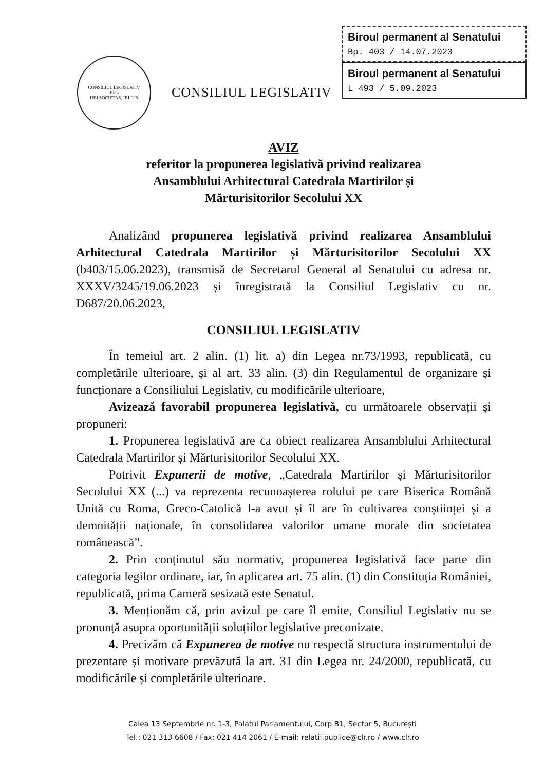Biroul permanent al Senatului
Bp. 403 / 14.07.2023
Biroul permanent al Senatului
L 493 / 5.09.2023
CONSILIUL LEGISLATIV
1926
UBI SOCIETAS, IBI IUS
CONSILIUL LEGISLATIV
AVIZ
referitor la propunerea legislativă privind realizarea
Ansamblului Arhitectural Catedrala Martirilor și
Mărturisitorilor Secolului XX
Analizând propunerea legislativă privind realizarea Ansamblului Arhitectural Catedrala Martirilor și Mărturisitorilor Secolului XX (b403/15.06.2023), transmisă de Secretarul General al Senatului cu adresa nr. XXXV/3245/19.06.2023 și înregistrată la Consiliul Legislativ cu nr. D687/20.06.2023,
CONSILIUL LEGISLATIV
În temeiul art. 2 alin. (1) lit. a) din Legea nr.73/1993, republicată, cu completările ulterioare, și al art. 33 alin. (3) din Regulamentul de organizare și funcționare a Consiliului Legislativ, cu modificările ulterioare,
Avizează favorabil propunerea legislativă, cu următoarele observații și propuneri:
1. Propunerea legislativă are ca obiect realizarea Ansamblului Arhitectural Catedrala Martirilor și Mărturisitorilor Secolului XX.
Potrivit Expunerii de motive, „Catedrala Martirilor și Mărturisitorilor Secolului XX (...) va reprezenta recunoașterea rolului pe care Biserica Română Unită cu Roma, Greco-Catolică l-a avut și îl are în cultivarea conștiinței și a demnității naționale, în consolidarea valorilor umane morale din societatea românească”.
2. Prin conținutul său normativ, propunerea legislativă face parte din categoria legilor ordinare, iar, în aplicarea art. 75 alin. (1) din Constituția României, republicată, prima Cameră sesizată este Senatul.
3. Menționăm că, prin avizul pe care îl emite, Consiliul Legislativ nu se pronunță asupra oportunității soluțiilor legislative preconizate.
4. Precizăm că Expunerea de motive nu respectă structura instrumentului de prezentare și motivare prevăzută la art. 31 din Legea nr. 24/2000, republicată, cu modificările și completările ulterioare.
Calea 13 Septembrie nr. 1-3, Palatul Parlamentului, Corp B1, Sector 5, București
Tel.: 021 313 6608 / Fax: 021 414 2061 / E-mail: relatii.publice@clr.ro / www.clr.ro